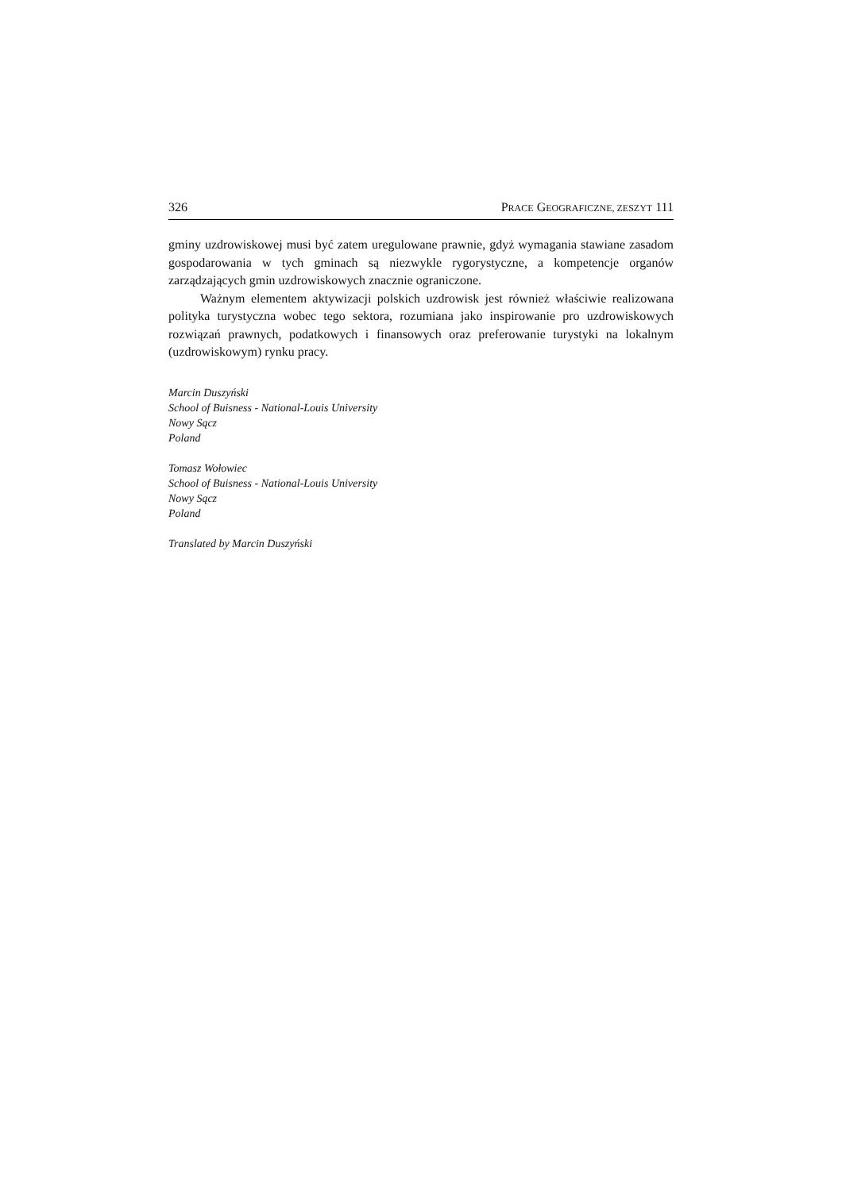326 PRACE GEOGRAFICZNE, ZESZYT 111
gminy uzdrowiskowej musi być zatem uregulowane prawnie, gdyż wymagania stawiane zasadom gospodarowania w tych gminach są niezwykle rygorystyczne, a kompetencje organów zarządzających gmin uzdrowiskowych znacznie ograniczone.
Ważnym elementem aktywizacji polskich uzdrowisk jest również właściwie realizowana polityka turystyczna wobec tego sektora, rozumiana jako inspirowanie pro uzdrowiskowych rozwiązań prawnych, podatkowych i finansowych oraz preferowanie turystyki na lokalnym (uzdrowiskowym) rynku pracy.
Marcin Duszyński
School of Buisness - National-Louis University
Nowy Sącz
Poland
Tomasz Wołowiec
School of Buisness - National-Louis University
Nowy Sącz
Poland
Translated by Marcin Duszyński